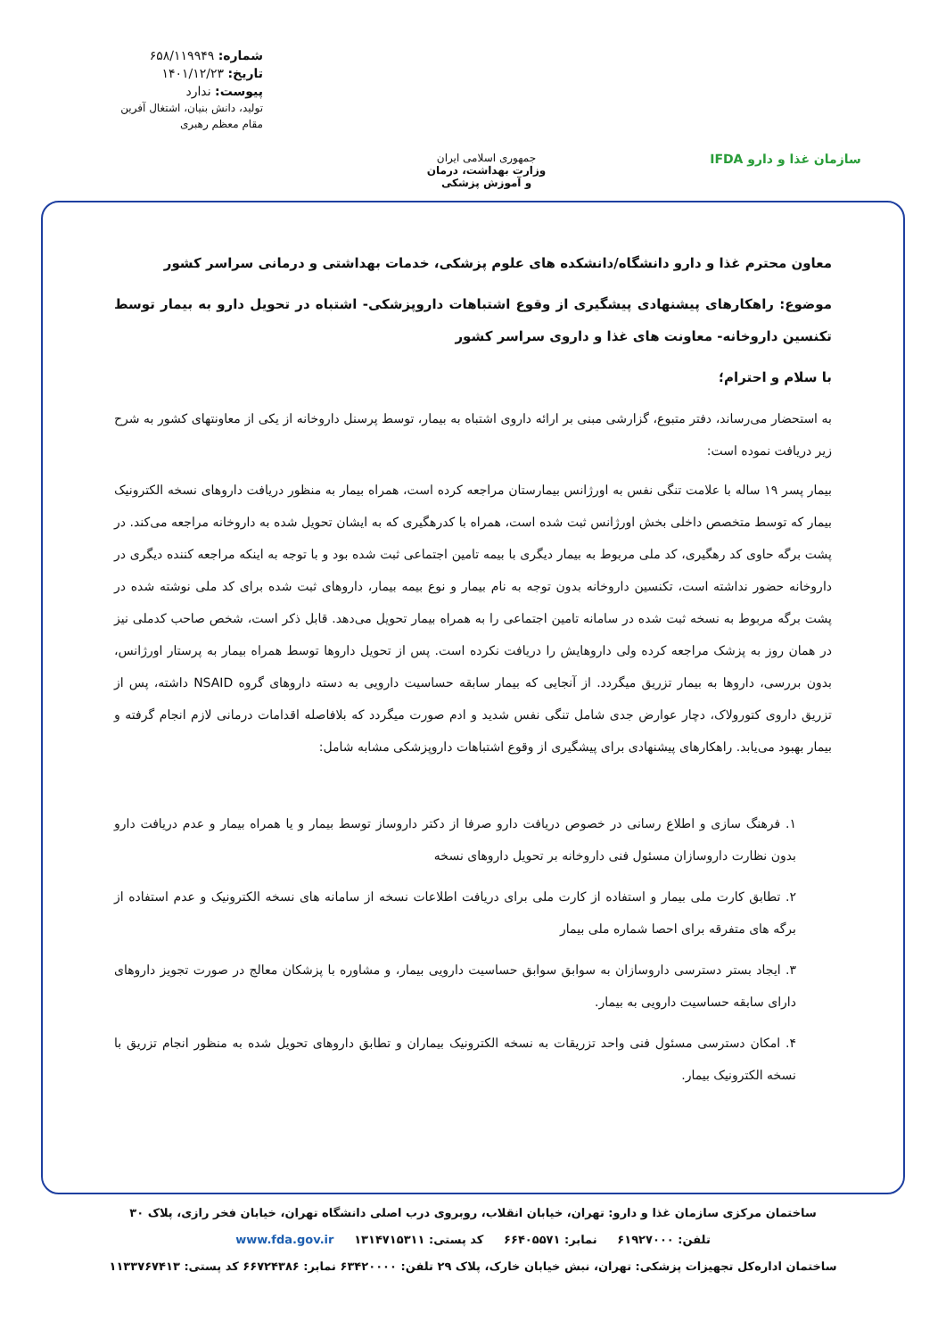سازمان غذا و دارو IFDA
جمهوری اسلامی ایران
وزارت بهداشت، درمان
و آموزش پزشکی
شماره: ۶۵۸/۱۱۹۹۴۹
تاریخ: ۱۴۰۱/۱۲/۲۳
پیوست: ندارد
تولید، دانش بنیان، اشتغال آفرین
مقام معظم رهبری
معاون محترم غذا و دارو دانشگاه/دانشکده های علوم پزشکی، خدمات بهداشتی و درمانی سراسر کشور
موضوع: راهکارهای پیشنهادی پیشگیری از وقوع اشتباهات داروپزشکی- اشتباه در تحویل دارو به بیمار توسط تکنسین داروخانه- معاونت های غذا و داروی سراسر کشور
با سلام و احترام؛
به استحضار می‌رساند، دفتر متبوع، گزارشی مبنی بر ارائه داروی اشتباه به بیمار، توسط پرسنل داروخانه از یکی از معاونتهای کشور به شرح زیر دریافت نموده است:
بیمار پسر ۱۹ ساله با علامت تنگی نفس به اورژانس بیمارستان مراجعه کرده است، همراه بیمار به منظور دریافت داروهای نسخه الکترونیک بیمار که توسط متخصص داخلی بخش اورژانس ثبت شده است، همراه با کدرهگیری که به ایشان تحویل شده به داروخانه مراجعه می‌کند. در پشت برگه حاوی کد رهگیری، کد ملی مربوط به بیمار دیگری با بیمه تامین اجتماعی ثبت شده بود و با توجه به اینکه مراجعه کننده دیگری در داروخانه حضور نداشته است، تکنسین داروخانه بدون توجه به نام بیمار و نوع بیمه بیمار، داروهای ثبت شده برای کد ملی نوشته شده در پشت برگه مربوط به نسخه ثبت شده در سامانه تامین اجتماعی را به همراه بیمار تحویل می‌دهد. قابل ذکر است، شخص صاحب کدملی نیز در همان روز به پزشک مراجعه کرده ولی داروهایش را دریافت نکرده است. پس از تحویل داروها توسط همراه بیمار به پرستار اورژانس، بدون بررسی، داروها به بیمار تزریق میگردد. از آنجایی که بیمار سابقه حساسیت دارویی به دسته داروهای گروه NSAID داشته، پس از تزریق داروی کتورولاک، دچار عوارض جدی شامل تنگی نفس شدید و ادم صورت میگردد که بلافاصله اقدامات درمانی لازم انجام گرفته و بیمار بهبود می‌یابد. راهکارهای پیشنهادی برای پیشگیری از وقوع اشتباهات داروپزشکی مشابه شامل:
۱. فرهنگ سازی و اطلاع رسانی در خصوص دریافت دارو صرفا از دکتر داروساز توسط بیمار و یا همراه بیمار و عدم دریافت دارو بدون نظارت داروسازان مسئول فنی داروخانه بر تحویل داروهای نسخه
۲. تطابق کارت ملی بیمار و استفاده از کارت ملی برای دریافت اطلاعات نسخه از سامانه های نسخه الکترونیک و عدم استفاده از برگه های متفرقه برای احصا شماره ملی بیمار
۳. ایجاد بستر دسترسی داروسازان به سوابق سوابق حساسیت دارویی بیمار، و مشاوره با پزشکان معالج در صورت تجویز داروهای دارای سابقه حساسیت دارویی به بیمار.
۴. امکان دسترسی مسئول فنی واحد تزریقات به نسخه الکترونیک بیماران و تطابق داروهای تحویل شده به منظور انجام تزریق با نسخه الکترونیک بیمار.
ساختمان مرکزی سازمان غذا و دارو: تهران، خیابان انقلاب، روبروی درب اصلی دانشگاه تهران، خیابان فخر رازی، پلاک ۳۰
تلفن: ۶۱۹۲۷۰۰۰ نمابر: ۶۶۴۰۵۵۷۱ کد پستی: ۱۳۱۴۷۱۵۳۱۱ www.fda.gov.ir
ساختمان اداره‌کل تجهیزات پزشکی: تهران، نبش خیابان خارک، پلاک ۲۹ تلفن: ۶۳۴۲۰۰۰۰ نمابر: ۶۶۷۲۴۳۸۶ کد پستی: ۱۱۳۳۷۶۷۴۱۳